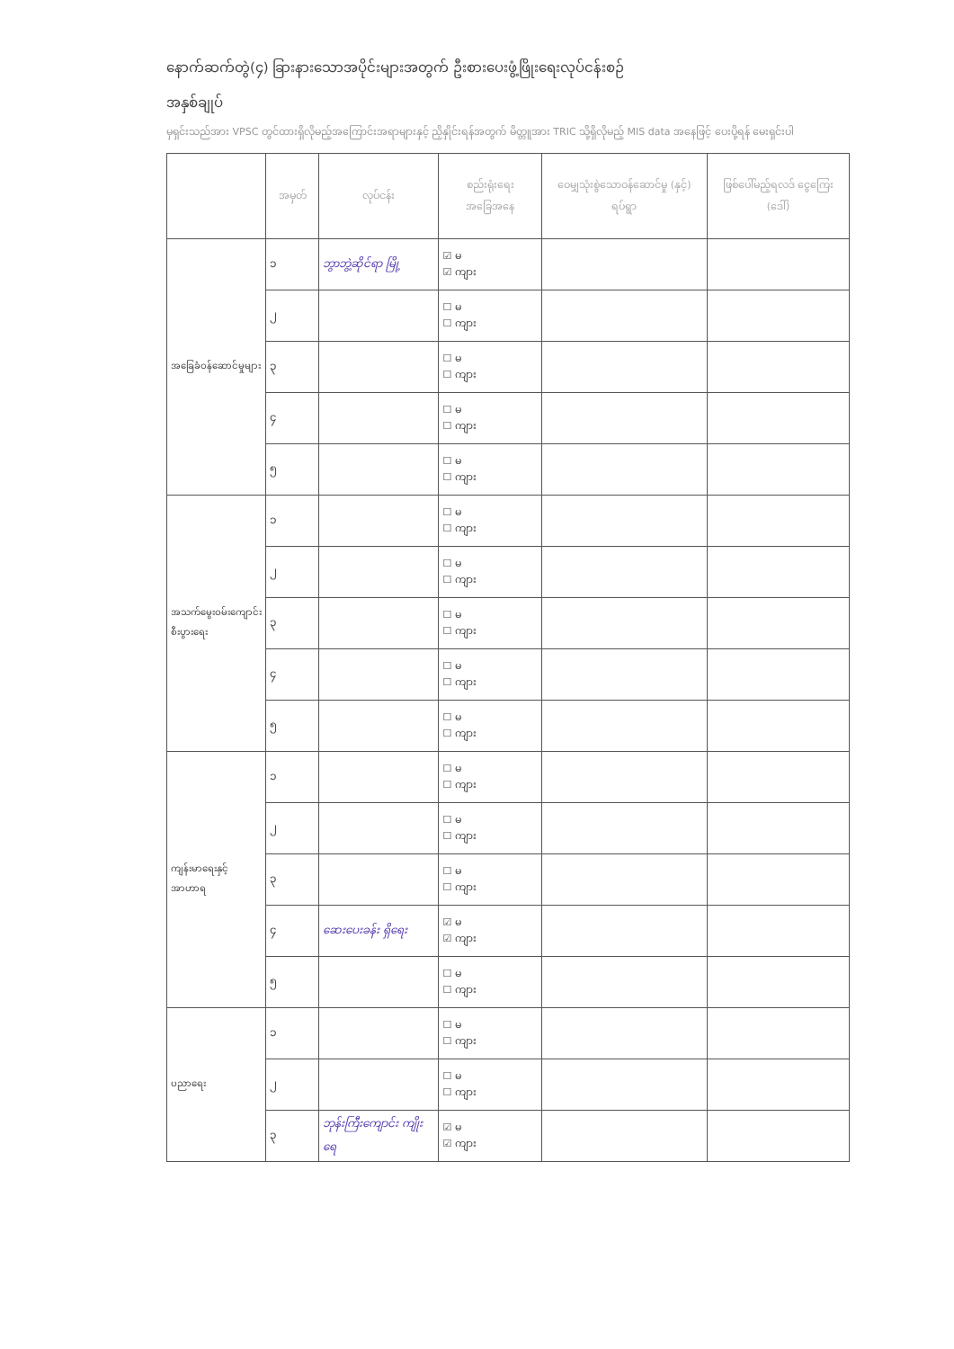နောက်ဆက်တွဲ(၄) ခြားနားသောအပိုင်းများအတွက် ဦးစားပေးဖွံ့ဖြိုးရေးလုပ်ငန်းစဉ်
အနှစ်ချုပ်
မှရှင်းသည်အား VPSC တွင်ထားရှိလိုမည့်အကြောင်းအရာများနှင့် ညှိနှိုင်းရန်အတွက် မိတ္တူအား TRIC သို့ရှိလိုမည့် MIS data အနေဖြင့် ပေးပို့ရန် မေးရှင်းပါ
| | အမှတ် | လုပ်ငန်း | စည်းရုံးရေးအခြေအနေ | ဝေမျှသုံးစွဲသောဝန်ဆောင်မှု (နှင့်) ရပ်ရွာ | ဖြစ်ပေါ်မည့်ရလဒ် ငွေကြေး (ဒေါ်) |
| --- | --- | --- | --- | --- | --- |
| အခြေခံဝန်ဆောင်မှုများ | ၁ | ဘွာဘွဲ့ဆိုင်ရာ မြို့ | ☑ မ ☑ ကျား | | |
| | ၂ | | ☐ မ ☐ ကျား | | |
| | ၃ | | ☐ မ ☐ ကျား | | |
| | ၄ | | ☐ မ ☐ ကျား | | |
| | ၅ | | ☐ မ ☐ ကျား | | |
| အသက်မွေးဝမ်းကျောင်း စီးပွားရေး | ၁ | | ☐ မ ☐ ကျား | | |
| | ၂ | | ☐ မ ☐ ကျား | | |
| | ၃ | | ☐ မ ☐ ကျား | | |
| | ၄ | | ☐ မ ☐ ကျား | | |
| | ၅ | | ☐ မ ☐ ကျား | | |
| ကျန်းမာရေးနှင့် အာဟာရ | ၁ | | ☐ မ ☐ ကျား | | |
| | ၂ | | ☐ မ ☐ ကျား | | |
| | ၃ | | ☐ မ ☐ ကျား | | |
| | ၄ | ဆေးပေးခန်း ရှိရေး | ☑ မ ☑ ကျား | | |
| | ၅ | | ☐ မ ☐ ကျား | | |
| ပညာရေး | ၁ | | ☐ မ ☐ ကျား | | |
| | ၂ | | ☐ မ ☐ ကျား | | |
| | ၃ | ဘုန်းကြီးကျောင်း ကျိုးရေ | ☑ မ ☑ ကျား | | |